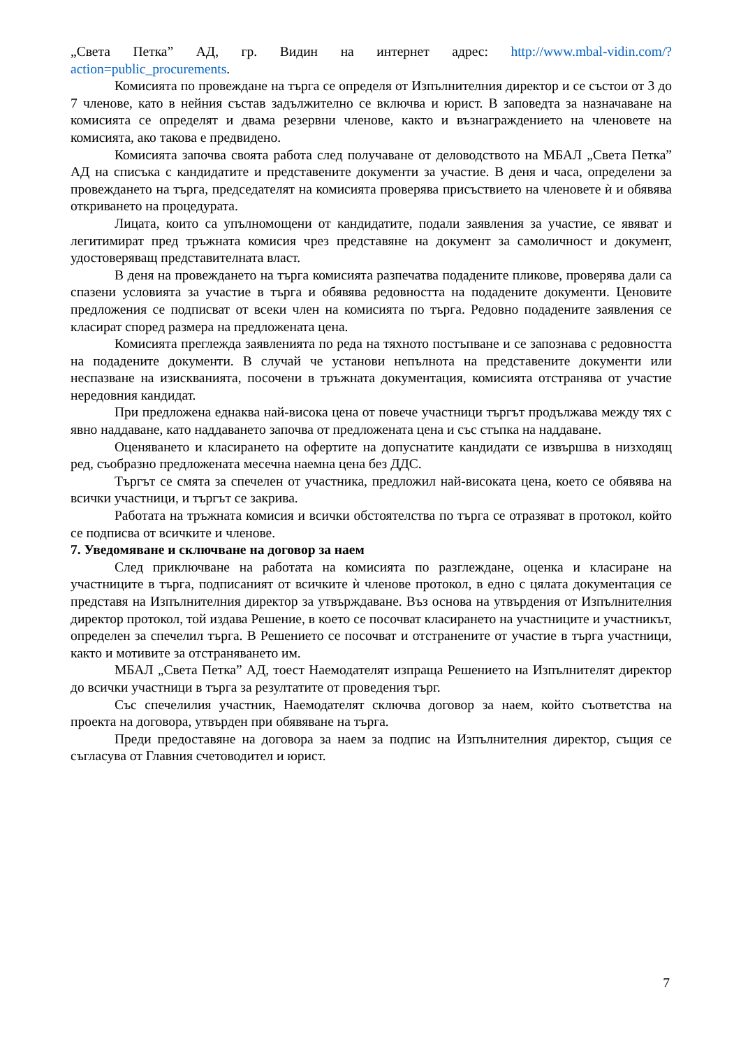„Света Петка” АД, гр. Видин на интернет адрес: http://www.mbal-vidin.com/?action=public_procurements.
Комисията по провеждане на търга се определя от Изпълнителния директор и се състои от 3 до 7 членове, като в нейния състав задължително се включва и юрист. В заповедта за назначаване на комисията се определят и двама резервни членове, както и възнаграждението на членовете на комисията, ако такова е предвидено.
Комисията започва своята работа след получаване от деловодството на МБАЛ „Света Петка” АД на списъка с кандидатите и представените документи за участие. В деня и часа, определени за провеждането на търга, председателят на комисията проверява присъствието на членовете ѝ и обявява откриването на процедурата.
Лицата, които са упълномощени от кандидатите, подали заявления за участие, се явяват и легитимират пред тръжната комисия чрез представяне на документ за самоличност и документ, удостоверяващ представителната власт.
В деня на провеждането на търга комисията разпечатва подадените пликове, проверява дали са спазени условията за участие в търга и обявява редовността на подадените документи. Ценовите предложения се подписват от всеки член на комисията по търга. Редовно подадените заявления се класират според размера на предложената цена.
Комисията преглежда заявленията по реда на тяхното постъпване и се запознава с редовността на подадените документи. В случай че установи непълнота на представените документи или неспазване на изискванията, посочени в тръжната документация, комисията отстранява от участие нередовния кандидат.
При предложена еднаква най-висока цена от повече участници търгът продължава между тях с явно наддаване, като наддаването започва от предложената цена и със стъпка на наддаване.
Оценяването и класирането на офертите на допуснатите кандидати се извършва в низходящ ред, съобразно предложената месечна наемна цена без ДДС.
Търгът се смята за спечелен от участника, предложил най-високата цена, което се обявява на всички участници, и търгът се закрива.
Работата на тръжната комисия и всички обстоятелства по търга се отразяват в протокол, който се подписва от всичките и членове.
7. Уведомяване и сключване на договор за наем
След приключване на работата на комисията по разглеждане, оценка и класиране на участниците в търга, подписаният от всичките ѝ членове протокол, в едно с цялата документация се представя на Изпълнителния директор за утвърждаване. Въз основа на утвърдения от Изпълнителния директор протокол, той издава Решение, в което се посочват класирането на участниците и участникът, определен за спечелил търга. В Решението се посочват и отстранените от участие в търга участници, както и мотивите за отстраняването им.
МБАЛ „Света Петка” АД, тоест Наемодателят изпраща Решението на Изпълнителят директор до всички участници в търга за резултатите от проведения търг.
Със спечелилия участник, Наемодателят сключва договор за наем, който съответства на проекта на договора, утвърден при обявяване на търга.
Преди предоставяне на договора за наем за подпис на Изпълнителния директор, същия се съгласува от Главния счетоводител и юрист.
7